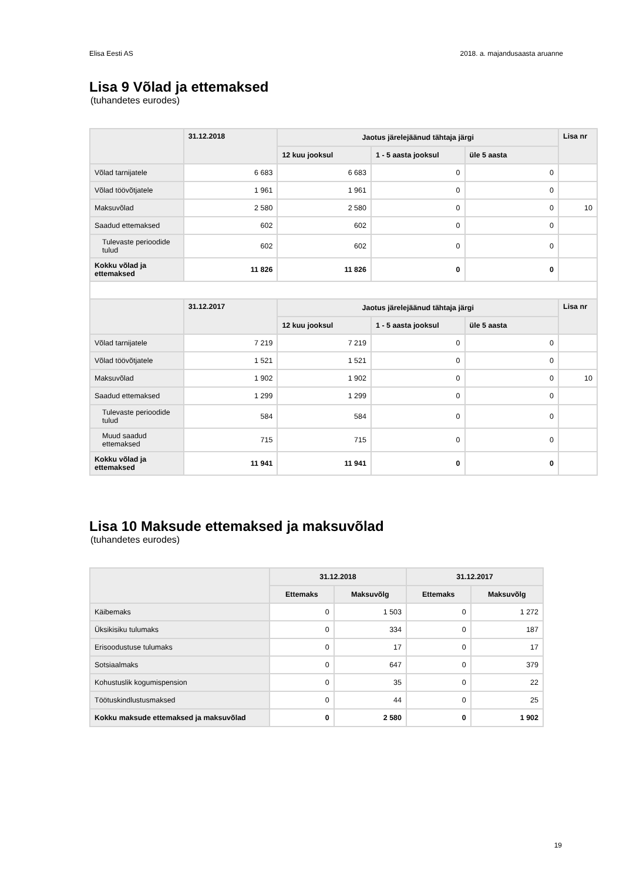Elisa Eesti AS 2018. a. majandusaasta aruanne
Lisa 9 Võlad ja ettemaksed
(tuhandetes eurodes)
| | 31.12.2018 | Jaotus järelejäänud tähtaja järgi | | | Lisa nr |
| --- | --- | --- | --- | --- | --- |
| | | 12 kuu jooksul | 1 - 5 aasta jooksul | üle 5 aasta | |
| Võlad tarnijatele | 6 683 | 6 683 | 0 | 0 | |
| Võlad töövõtjatele | 1 961 | 1 961 | 0 | 0 | |
| Maksuvõlad | 2 580 | 2 580 | 0 | 0 | 10 |
| Saadud ettemaksed | 602 | 602 | 0 | 0 | |
| Tulevaste perioodide tulud | 602 | 602 | 0 | 0 | |
| Kokku võlad ja ettemaksed | 11 826 | 11 826 | 0 | 0 | |
| | 31.12.2017 | Jaotus järelejäänud tähtaja järgi | | | Lisa nr |
| | | 12 kuu jooksul | 1 - 5 aasta jooksul | üle 5 aasta | |
| Võlad tarnijatele | 7 219 | 7 219 | 0 | 0 | |
| Võlad töövõtjatele | 1 521 | 1 521 | 0 | 0 | |
| Maksuvõlad | 1 902 | 1 902 | 0 | 0 | 10 |
| Saadud ettemaksed | 1 299 | 1 299 | 0 | 0 | |
| Tulevaste perioodide tulud | 584 | 584 | 0 | 0 | |
| Muud saadud ettemaksed | 715 | 715 | 0 | 0 | |
| Kokku võlad ja ettemaksed | 11 941 | 11 941 | 0 | 0 | |
Lisa 10 Maksude ettemaksed ja maksuvõlad
(tuhandetes eurodes)
| | 31.12.2018 | | 31.12.2017 | |
| --- | --- | --- | --- | --- |
| | Ettemaks | Maksuvõlg | Ettemaks | Maksuvõlg |
| Käibemaks | 0 | 1 503 | 0 | 1 272 |
| Üksikisiku tulumaks | 0 | 334 | 0 | 187 |
| Erisoodustuse tulumaks | 0 | 17 | 0 | 17 |
| Sotsiaalmaks | 0 | 647 | 0 | 379 |
| Kohustuslik kogumispension | 0 | 35 | 0 | 22 |
| Töötuskindlustusmaksed | 0 | 44 | 0 | 25 |
| Kokku maksude ettemaksed ja maksuvõlad | 0 | 2 580 | 0 | 1 902 |
19